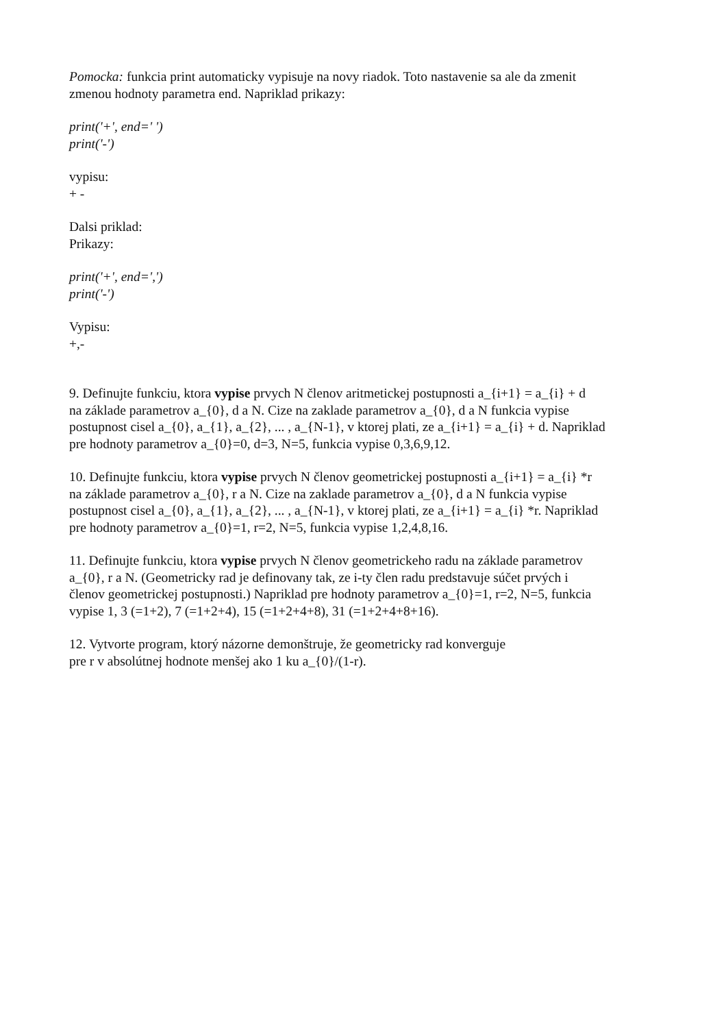Pomocka: funkcia print automaticky vypisuje na novy riadok. Toto nastavenie sa ale da zmenit
zmenou hodnoty parametra end. Napriklad prikazy:
print('+', end=' ')
print('-')
vypisu:
+ -
Dalsi priklad:
Prikazy:
print('+', end=',')
print('-')
Vypisu:
+,-
9. Definujte funkciu, ktora vypise prvych N členov aritmetickej postupnosti a_{i+1} = a_{i} + d
na základe parametrov a_{0}, d a N. Cize na zaklade parametrov a_{0}, d a N funkcia vypise
postupnost cisel a_{0}, a_{1}, a_{2}, ... , a_{N-1}, v ktorej plati, ze a_{i+1} = a_{i} + d. Napriklad
pre hodnoty parametrov a_{0}=0, d=3, N=5, funkcia vypise 0,3,6,9,12.
10. Definujte funkciu, ktora vypise prvych N členov geometrickej postupnosti a_{i+1} = a_{i} *r
na základe parametrov a_{0}, r a N. Cize na zaklade parametrov a_{0}, d a N funkcia vypise
postupnost cisel a_{0}, a_{1}, a_{2}, ... , a_{N-1}, v ktorej plati, ze a_{i+1} = a_{i} *r. Napriklad
pre hodnoty parametrov a_{0}=1, r=2, N=5, funkcia vypise 1,2,4,8,16.
11. Definujte funkciu, ktora vypise prvych N členov geometrickeho radu na základe parametrov
a_{0}, r a N. (Geometricky rad je definovany tak, ze i-ty člen radu predstavuje súčet prvých i
členov geometrickej postupnosti.) Napriklad pre hodnoty parametrov a_{0}=1, r=2, N=5, funkcia
vypise 1, 3 (=1+2), 7 (=1+2+4), 15 (=1+2+4+8), 31 (=1+2+4+8+16).
12. Vytvorte program, ktorý názorne demonštruje, že geometricky rad konverguje
pre r v absolútnej hodnote menšej ako 1 ku a_{0}/(1-r).